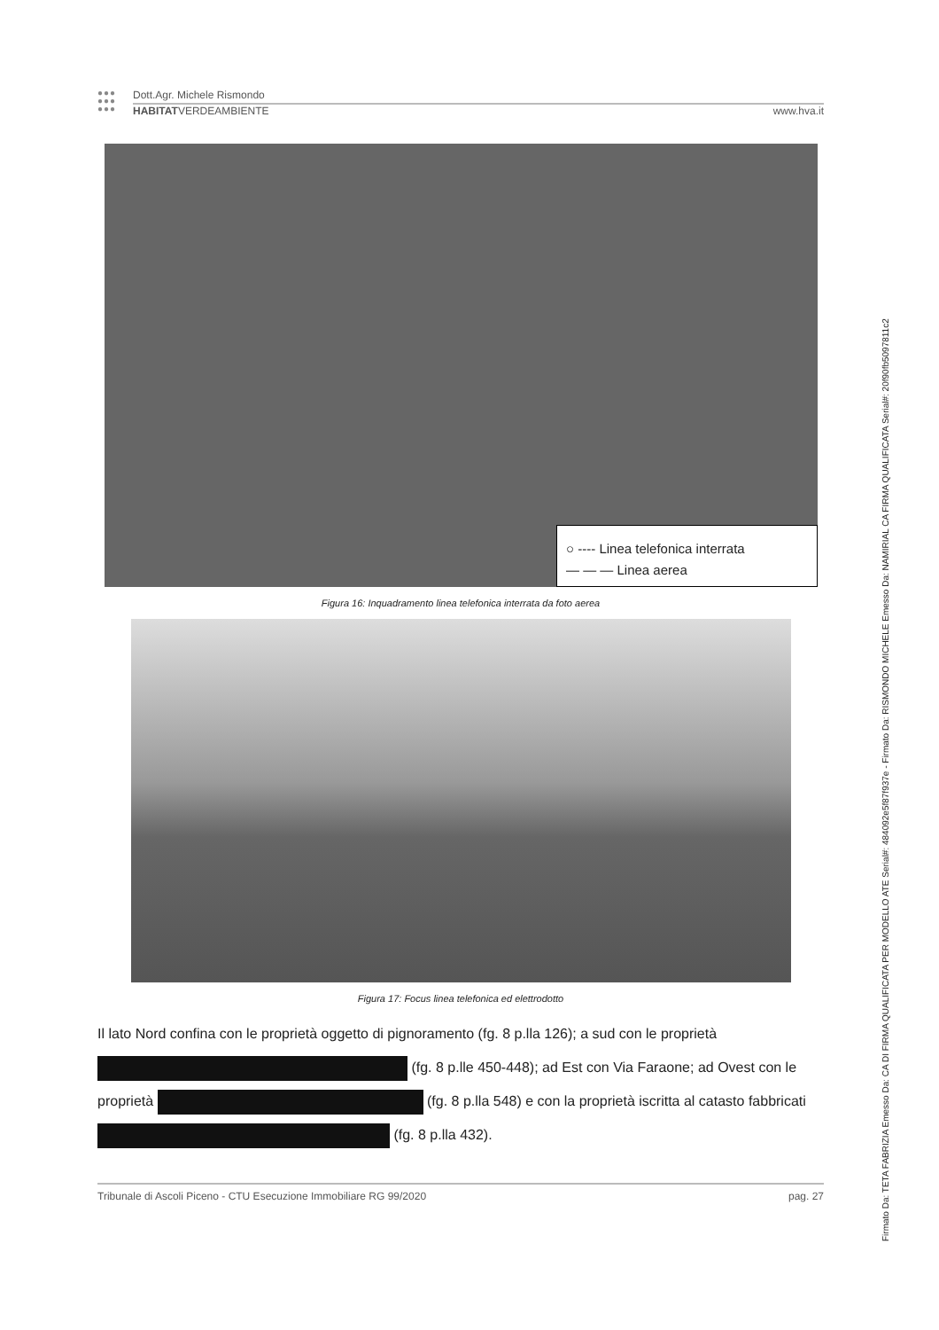●●●
●●●
●●●
Dott.Agr. Michele Rismondo
HABITATVERDEAMBIENTE www.hva.it
○ ---- Linea telefonica interrata
— — — Linea aerea
Figura 16: Inquadramento linea telefonica interrata da foto aerea
Figura 17: Focus linea telefonica ed elettrodotto
Il lato Nord confina con le proprietà oggetto di pignoramento (fg. 8 p.lla 126); a sud con le proprietà (fg. 8 p.lle 450-448); ad Est con Via Faraone; ad Ovest con le proprietà (fg. 8 p.lla 548) e con la proprietà iscritta al catasto fabbricati (fg. 8 p.lla 432).
Tribunale di Ascoli Piceno - CTU Esecuzione Immobiliare RG 99/2020 pag. 27
Firmato Da: TETA FABRIZIA Emesso Da: CA DI FIRMA QUALIFICATA PER MODELLO ATE Serial#: 484092e5f87f937e - Firmato Da: RISMONDO MICHELE Emesso Da: NAMIRIAL CA FIRMA QUALIFICATA Serial#: 20f90fb5097811c2